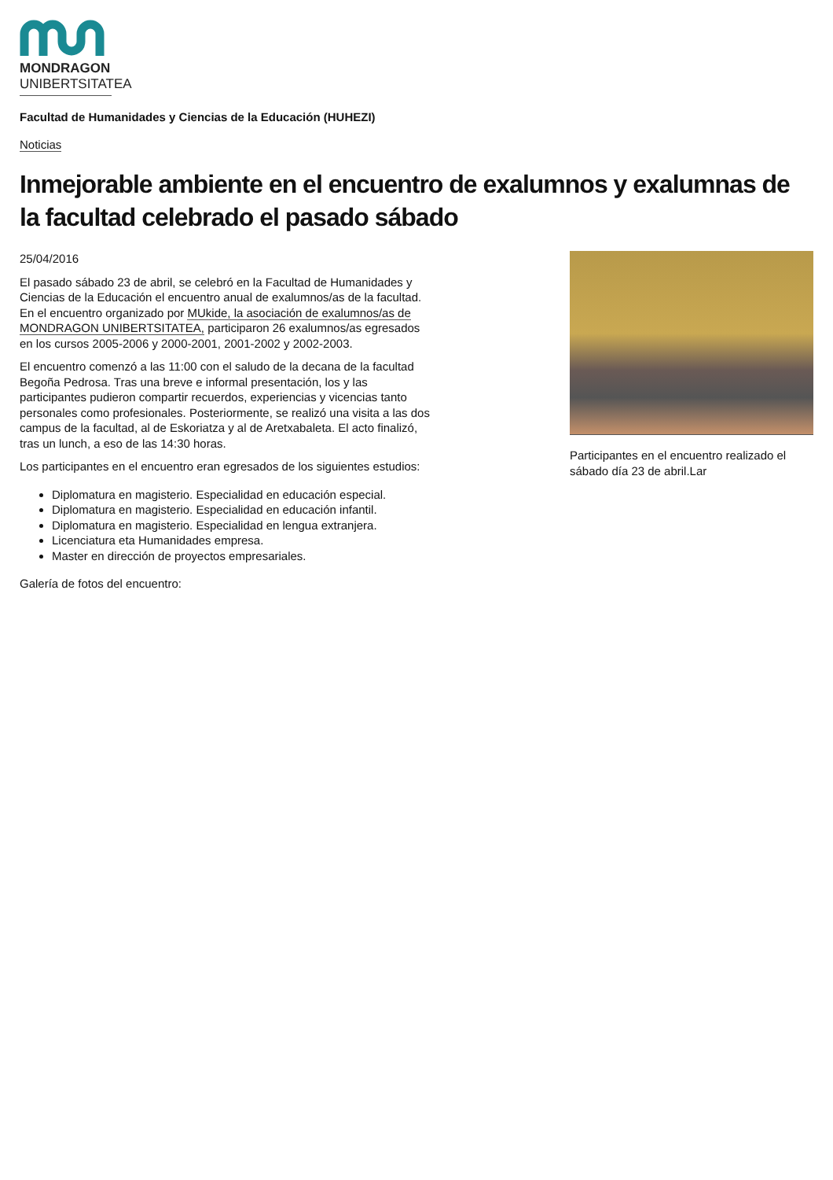MONDRAGON
UNIBERTSITATEA
Facultad de Humanidades y Ciencias de la Educación (HUHEZI)
Noticias
Inmejorable ambiente en el encuentro de exalumnos y exalumnas de la facultad celebrado el pasado sábado
25/04/2016
El pasado sábado 23 de abril, se celebró en la Facultad de Humanidades y Ciencias de la Educación el encuentro anual de exalumnos/as de la facultad. En el encuentro organizado por MUkide, la asociación de exalumnos/as de MONDRAGON UNIBERTSITATEA, participaron 26 exalumnos/as egresados en los cursos 2005-2006 y 2000-2001, 2001-2002 y 2002-2003.
El encuentro comenzó a las 11:00 con el saludo de la decana de la facultad Begoña Pedrosa. Tras una breve e informal presentación, los y las participantes pudieron compartir recuerdos, experiencias y vicencias tanto personales como profesionales. Posteriormente, se realizó una visita a las dos campus de la facultad, al de Eskoriatza y al de Aretxabaleta. El acto finalizó, tras un lunch, a eso de las 14:30 horas.
Los participantes en el encuentro eran egresados de los siguientes estudios:
Diplomatura en magisterio. Especialidad en educación especial.
Diplomatura en magisterio. Especialidad en educación infantil.
Diplomatura en magisterio. Especialidad en lengua extranjera.
Licenciatura eta Humanidades empresa.
Master en dirección de proyectos empresariales.
Galería de fotos del encuentro:
Participantes en el encuentro realizado el sábado día 23 de abril.Lar